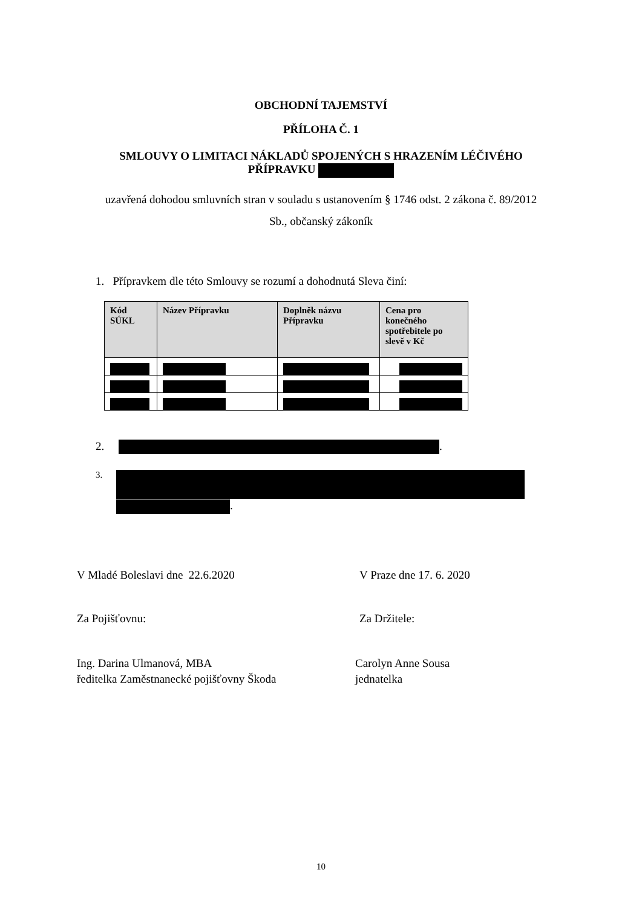OBCHODNÍ TAJEMSTVÍ
PŘÍLOHA Č. 1
SMLOUVY O LIMITACI NÁKLADŮ SPOJENÝCH S HRAZENÍM LÉČIVÉHO
PŘÍPRAVKU
uzavřená dohodou smluvních stran v souladu s ustanovením § 1746 odst. 2 zákona č. 89/2012
Sb., občanský zákoník
1. Přípravkem dle této Smlouvy se rozumí a dohodnutá Sleva činí:
| Kód SÚKL | Název Přípravku | Doplněk názvu Přípravku | Cena pro konečného spotřebitele po slevě v Kč |
| --- | --- | --- | --- |
2. .
3.
.
V Mladé Boleslavi dne 22.6.2020 V Praze dne 17. 6. 2020
Za Pojišťovnu: Za Držitele:
Ing. Darina Ulmanová, MBA
ředitelka Zaměstnanecké pojišťovny Škoda
Carolyn Anne Sousa
jednatelka
10